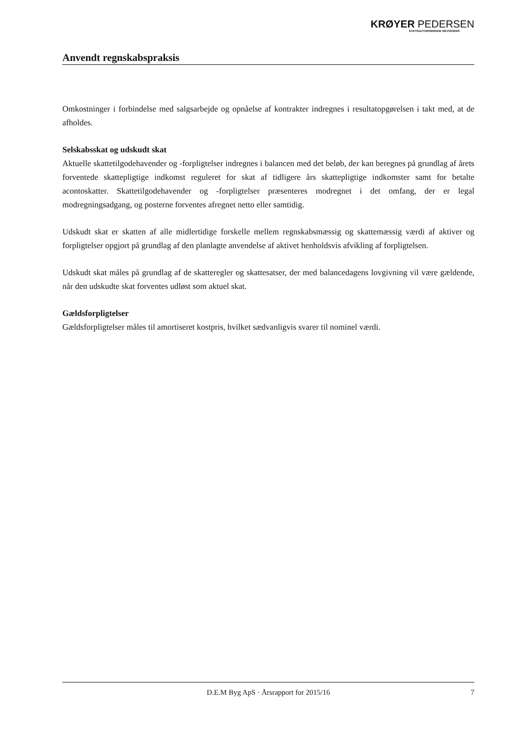KRØYER PEDERSEN
STATSAUTORISEREDE REVISORER
Anvendt regnskabspraksis
Omkostninger i forbindelse med salgsarbejde og opnåelse af kontrakter indregnes i resultatopgørelsen i takt med, at de afholdes.
Selskabsskat og udskudt skat
Aktuelle skattetilgodehavender og -forpligtelser indregnes i balancen med det beløb, der kan beregnes på grundlag af årets forventede skattepligtige indkomst reguleret for skat af tidligere års skattepligtige indkomster samt for betalte acontoskatter. Skattetilgodehavender og -forpligtelser præsenteres modregnet i det omfang, der er legal modregningsadgang, og posterne forventes afregnet netto eller samtidig.
Udskudt skat er skatten af alle midlertidige forskelle mellem regnskabsmæssig og skattemæssig værdi af aktiver og forpligtelser opgjort på grundlag af den planlagte anvendelse af aktivet henholdsvis afvikling af forpligtelsen.
Udskudt skat måles på grundlag af de skatteregler og skattesatser, der med balancedagens lovgivning vil være gældende, når den udskudte skat forventes udløst som aktuel skat.
Gældsforpligtelser
Gældsforpligtelser måles til amortiseret kostpris, hvilket sædvanligvis svarer til nominel værdi.
D.E.M Byg ApS · Årsrapport for 2015/16 7